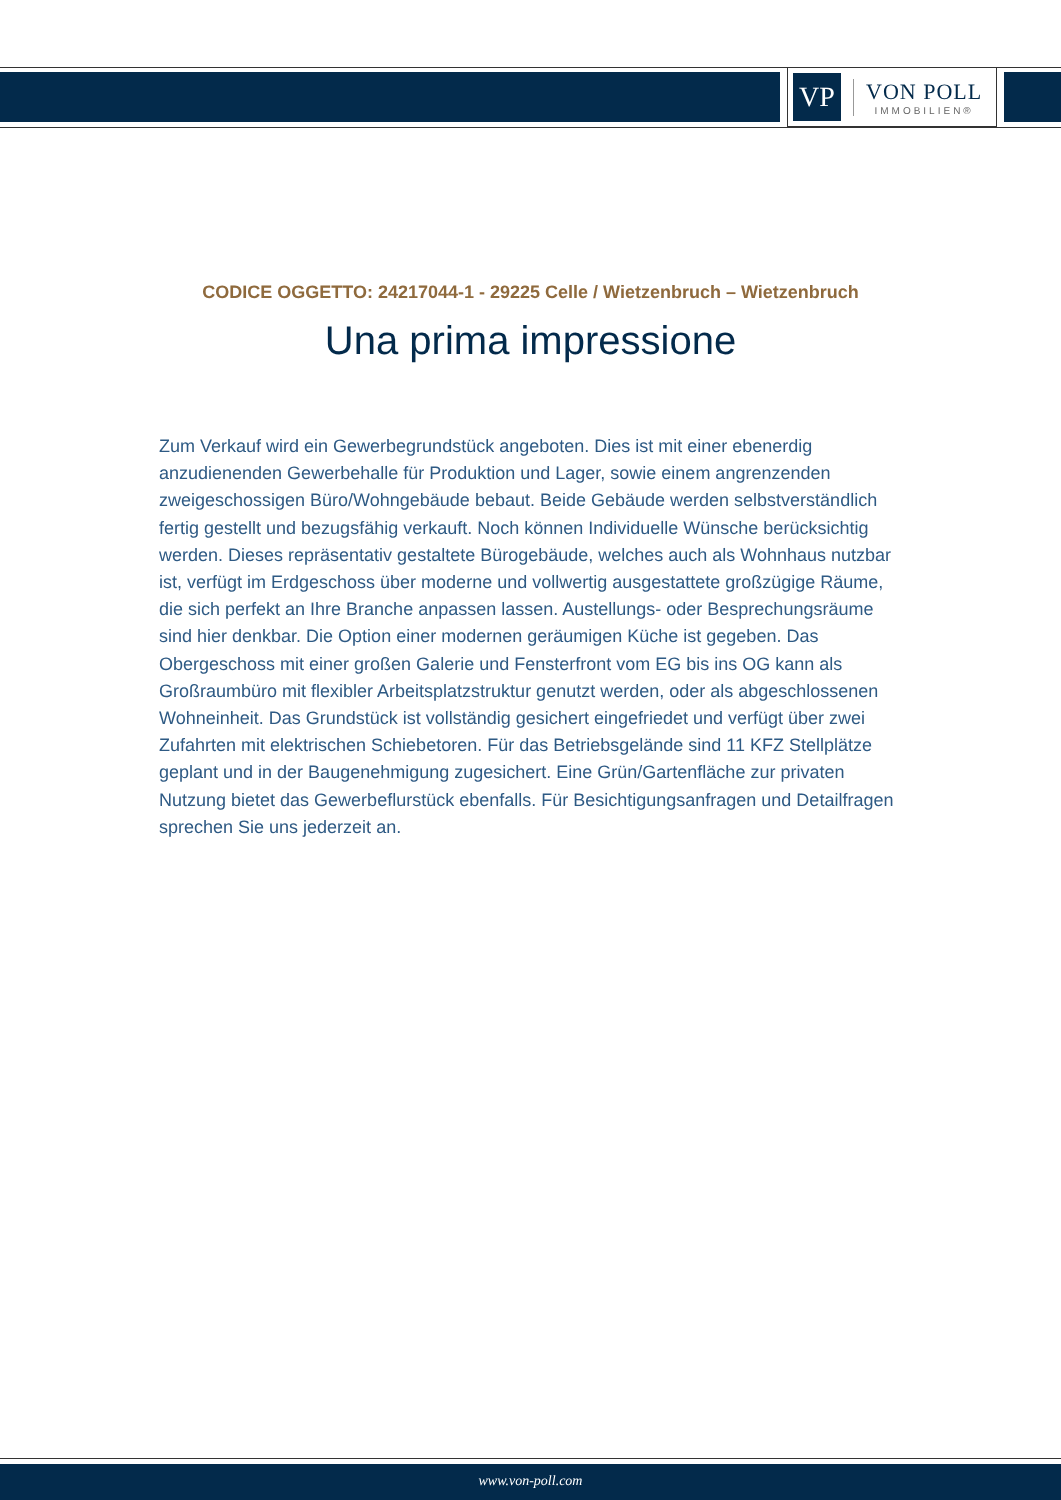VP
VON POLL
IMMOBILIEN®
CODICE OGGETTO: 24217044-1 - 29225 Celle / Wietzenbruch – Wietzenbruch
Una prima impressione
Zum Verkauf wird ein Gewerbegrundstück angeboten. Dies ist mit einer ebenerdig anzudienenden Gewerbehalle für Produktion und Lager, sowie einem angrenzenden zweigeschossigen Büro/Wohngebäude bebaut. Beide Gebäude werden selbstverständlich fertig gestellt und bezugsfähig verkauft. Noch können Individuelle Wünsche berücksichtig werden. Dieses repräsentativ gestaltete Bürogebäude, welches auch als Wohnhaus nutzbar ist, verfügt im Erdgeschoss über moderne und vollwertig ausgestattete großzügige Räume, die sich perfekt an Ihre Branche anpassen lassen. Austellungs- oder Besprechungsräume sind hier denkbar. Die Option einer modernen geräumigen Küche ist gegeben. Das Obergeschoss mit einer großen Galerie und Fensterfront vom EG bis ins OG kann als Großraumbüro mit flexibler Arbeitsplatzstruktur genutzt werden, oder als abgeschlossenen Wohneinheit. Das Grundstück ist vollständig gesichert eingefriedet und verfügt über zwei Zufahrten mit elektrischen Schiebetoren. Für das Betriebsgelände sind 11 KFZ Stellplätze geplant und in der Baugenehmigung zugesichert. Eine Grün/Gartenfläche zur privaten Nutzung bietet das Gewerbeflurstück ebenfalls. Für Besichtigungsanfragen und Detailfragen sprechen Sie uns jederzeit an.
www.von-poll.com